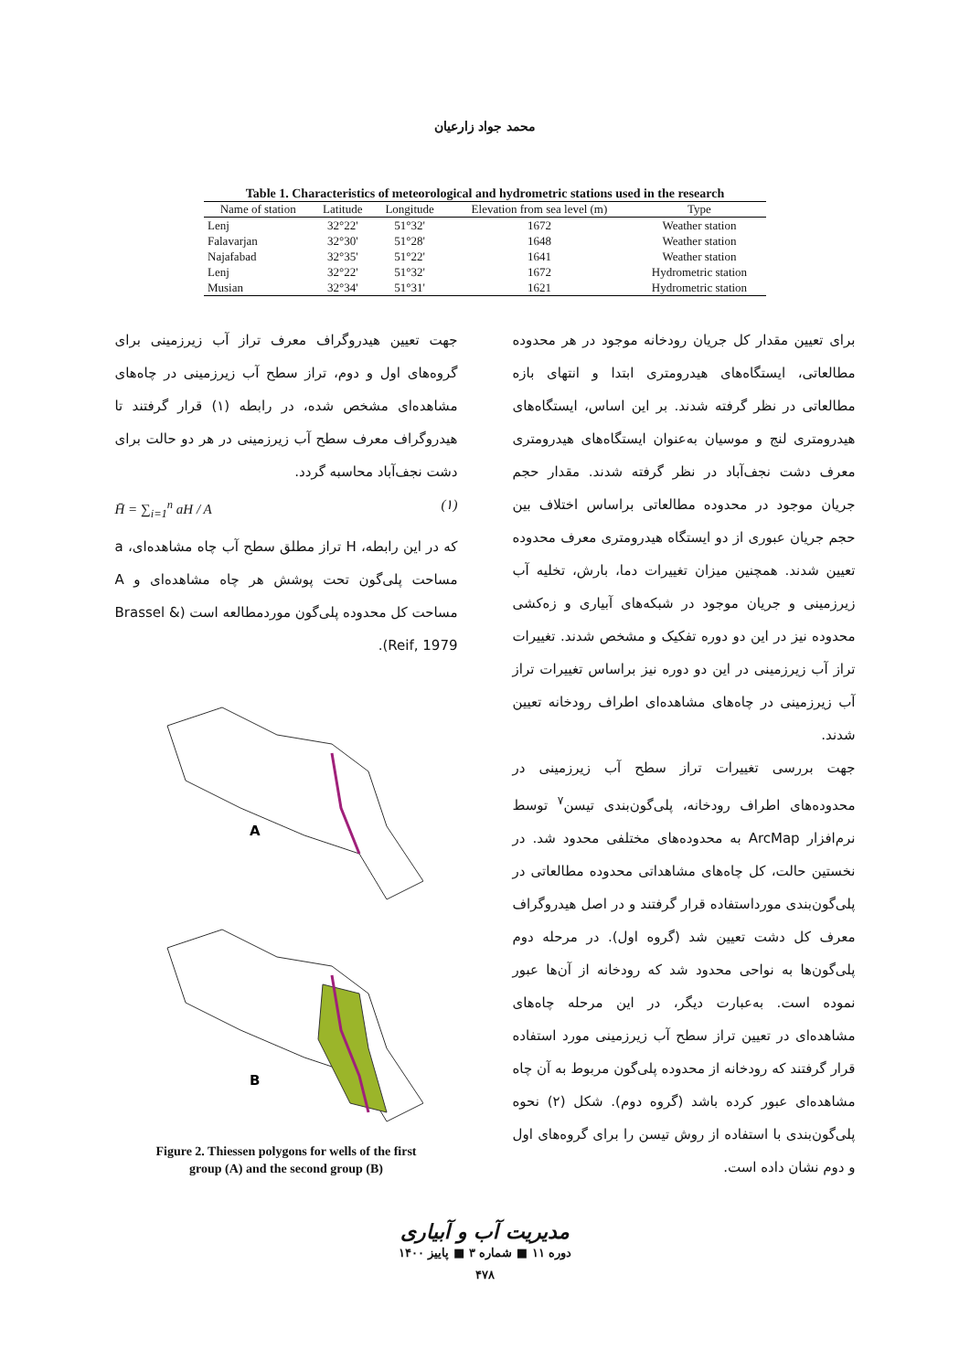محمد جواد زارعیان
Table 1. Characteristics of meteorological and hydrometric stations used in the research
| Name of station | Latitude | Longitude | Elevation from sea level (m) | Type |
| --- | --- | --- | --- | --- |
| Lenj | 32°22' | 51°32' | 1672 | Weather station |
| Falavarjan | 32°30' | 51°28' | 1648 | Weather station |
| Najafabad | 32°35' | 51°22' | 1641 | Weather station |
| Lenj | 32°22' | 51°32' | 1672 | Hydrometric station |
| Musian | 32°34' | 51°31' | 1621 | Hydrometric station |
برای تعیین مقدار کل جریان رودخانه موجود در هر محدوده مطالعاتی، ایستگاه‌های هیدرومتری ابتدا و انتهای بازه مطالعاتی در نظر گرفته شدند. بر این اساس، ایستگاه‌های هیدرومتری لنج و موسیان به‌عنوان ایستگاه‌های هیدرومتری معرف دشت نجف‌آباد در نظر گرفته شدند. مقدار حجم جریان موجود در محدوده مطالعاتی براساس اختلاف بین حجم جریان عبوری از دو ایستگاه هیدرومتری معرف محدوده تعیین شدند. همچنین میزان تغییرات دما، بارش، تخلیه آب زیرزمینی و جریان موجود در شبکه‌های آبیاری و زه‌کشی محدوده نیز در این دو دوره تفکیک و مشخص شدند. تغییرات تراز آب زیرزمینی در این دو دوره نیز براساس تغییرات تراز آب زیرزمینی در چاه‌های مشاهده‌ای اطراف رودخانه تعیین شدند.
جهت بررسی تغییرات تراز سطح آب زیرزمینی در محدوده‌های اطراف رودخانه، پلی‌گون‌بندی تیسن<sup>۷</sup> توسط نرم‌افزار ArcMap به محدوده‌های مختلفی محدود شد. در نخستین حالت، کل چاه‌های مشاهداتی محدوده مطالعاتی در پلی‌گون‌بندی مورداستفاده قرار گرفتند و در اصل هیدروگراف معرف کل دشت تعیین شد (گروه اول). در مرحله دوم پلی‌گون‌ها به نواحی محدود شد که رودخانه از آن‌ها عبور نموده است. به‌عبارت دیگر، در این مرحله چاه‌های مشاهده‌ای در تعیین تراز سطح آب زیرزمینی مورد استفاده قرار گرفتند که رودخانه از محدوده پلی‌گون مربوط به آن چاه مشاهده‌ای عبور کرده باشد (گروه دوم). شکل (۲) نحوه پلی‌گون‌بندی با استفاده از روش تیسن را برای گروه‌های اول و دوم نشان داده است.
جهت تعیین هیدروگراف معرف تراز آب زیرزمینی برای گروه‌های اول و دوم، تراز سطح آب زیرزمینی در چاه‌های مشاهده‌ای مشخص شده، در رابطه (۱) قرار گرفتند تا هیدروگراف معرف سطح آب زیرزمینی در هر دو حالت برای دشت نجف‌آباد محاسبه گردد.
H̄ = ∑<sub>i=1</sub><sup>n</sup> aH / A (۱)
که در این رابطه، H تراز مطلق سطح آب چاه مشاهده‌ای، a مساحت پلی‌گون تحت پوشش هر چاه مشاهده‌ای و A مساحت کل محدوده پلی‌گون موردمطالعه است (Brassel & Reif, 1979).
A
B
Figure 2. Thiessen polygons for wells of the first
group (A) and the second group (B)
مدیریت آب و آبیاری
دوره ۱۱ ■ شماره ۳ ■ پاییز ۱۴۰۰
۴۷۸